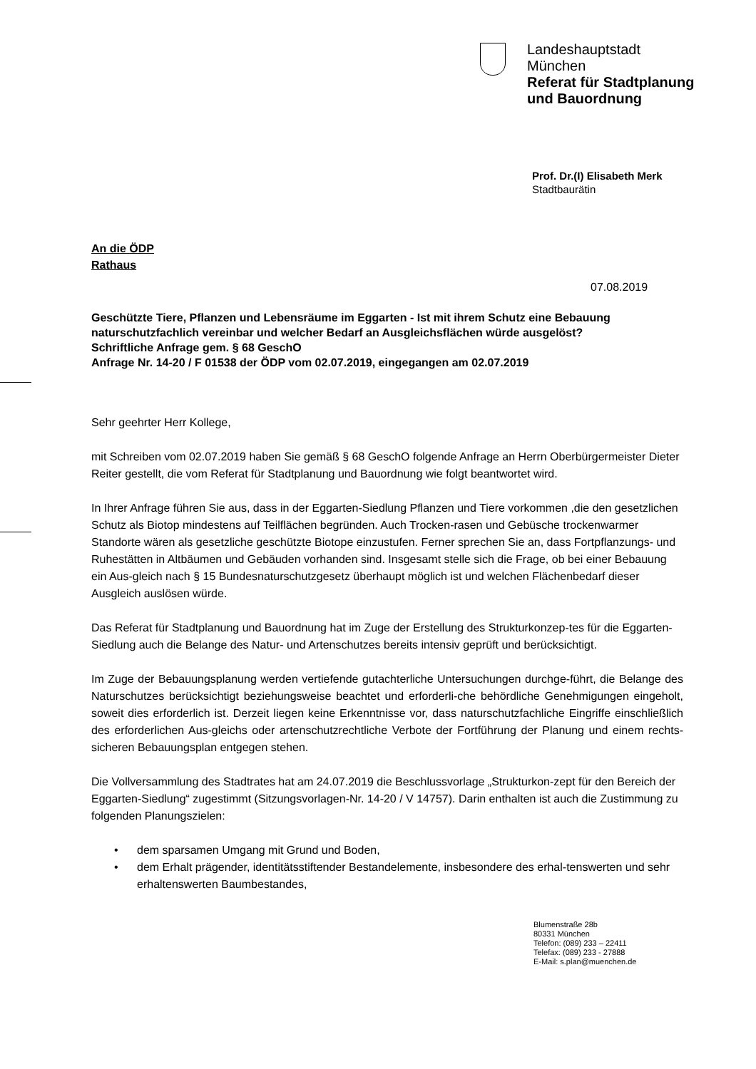Landeshauptstadt
München
Referat für Stadtplanung
und Bauordnung
Prof. Dr.(I) Elisabeth Merk
Stadtbaurätin
An die ÖDP
Rathaus
07.08.2019
Geschützte Tiere, Pflanzen und Lebensräume im Eggarten - Ist mit ihrem Schutz eine Bebauung naturschutzfachlich vereinbar und welcher Bedarf an Ausgleichsflächen würde ausgelöst?
Schriftliche Anfrage gem. § 68 GeschO
Anfrage Nr. 14-20 / F 01538 der ÖDP vom 02.07.2019, eingegangen am 02.07.2019
Sehr geehrter Herr Kollege,
mit Schreiben vom 02.07.2019 haben Sie gemäß § 68 GeschO folgende Anfrage an Herrn Oberbürgermeister Dieter Reiter gestellt, die vom Referat für Stadtplanung und Bauordnung wie folgt beantwortet wird.
In Ihrer Anfrage führen Sie aus, dass in der Eggarten-Siedlung Pflanzen und Tiere vorkommen ,die den gesetzlichen Schutz als Biotop mindestens auf Teilflächen begründen. Auch Trocken-rasen und Gebüsche trockenwarmer Standorte wären als gesetzliche geschützte Biotope einzustufen. Ferner sprechen Sie an, dass Fortpflanzungs- und Ruhestätten in Altbäumen und Gebäuden vorhanden sind. Insgesamt stelle sich die Frage, ob bei einer Bebauung ein Aus-gleich nach § 15 Bundesnaturschutzgesetz überhaupt möglich ist und welchen Flächenbedarf dieser Ausgleich auslösen würde.
Das Referat für Stadtplanung und Bauordnung hat im Zuge der Erstellung des Strukturkonzep-tes für die Eggarten-Siedlung auch die Belange des Natur- und Artenschutzes bereits intensiv geprüft und berücksichtigt.
Im Zuge der Bebauungsplanung werden vertiefende gutachterliche Untersuchungen durchge-führt, die Belange des Naturschutzes berücksichtigt beziehungsweise beachtet und erforderli-che behördliche Genehmigungen eingeholt, soweit dies erforderlich ist. Derzeit liegen keine Erkenntnisse vor, dass naturschutzfachliche Eingriffe einschließlich des erforderlichen Aus-gleichs oder artenschutzrechtliche Verbote der Fortführung der Planung und einem rechts-sicheren Bebauungsplan entgegen stehen.
Die Vollversammlung des Stadtrates hat am 24.07.2019 die Beschlussvorlage „Strukturkon-zept für den Bereich der Eggarten-Siedlung“ zugestimmt (Sitzungsvorlagen-Nr. 14-20 / V 14757). Darin enthalten ist auch die Zustimmung zu folgenden Planungszielen:
• dem sparsamen Umgang mit Grund und Boden,
• dem Erhalt prägender, identitätsstiftender Bestandelemente, insbesondere des erhal-tenswerten und sehr erhaltenswerten Baumbestandes,
Blumenstraße 28b
80331 München
Telefon: (089) 233 – 22411
Telefax: (089) 233 - 27888
E-Mail: s.plan@muenchen.de